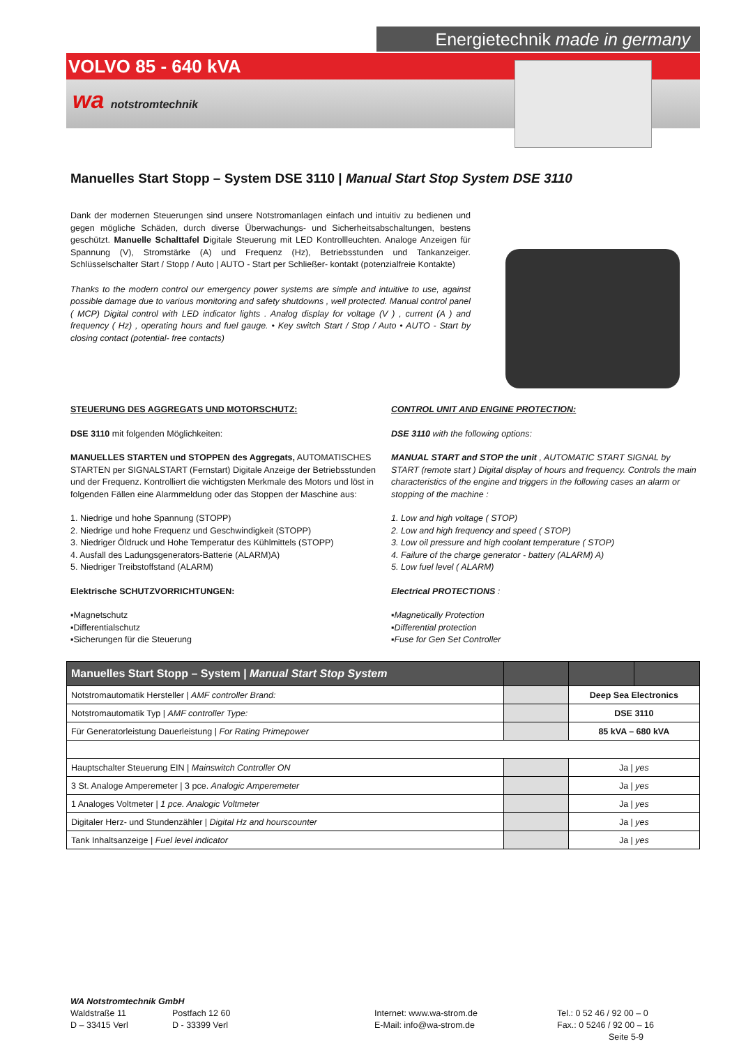Energietechnik made in germany
VOLVO 85 - 640 kVA
wa notstromtechnik
Manuelles Start Stopp – System DSE 3110 | Manual Start Stop System DSE 3110
Dank der modernen Steuerungen sind unsere Notstromanlagen einfach und intuitiv zu bedienen und gegen mögliche Schäden, durch diverse Überwachungs- und Sicherheitsabschaltungen, bestens geschützt. Manuelle Schalttafel Digitale Steuerung mit LED Kontrollleuchten. Analoge Anzeigen für Spannung (V), Stromstärke (A) und Frequenz (Hz), Betriebsstunden und Tankanzeiger. Schlüsselschalter Start / Stopp / Auto | AUTO - Start per Schließer- kontakt (potenzialfreie Kontakte)
Thanks to the modern control our emergency power systems are simple and intuitive to use, against possible damage due to various monitoring and safety shutdowns , well protected. Manual control panel ( MCP) Digital control with LED indicator lights . Analog display for voltage (V ) , current (A ) and frequency ( Hz) , operating hours and fuel gauge. • Key switch Start / Stop / Auto • AUTO - Start by closing contact (potential- free contacts)
STEUERUNG DES AGGREGATS UND MOTORSCHUTZ:
DSE 3110 mit folgenden Möglichkeiten:
MANUELLES STARTEN und STOPPEN des Aggregats, AUTOMATISCHES STARTEN per SIGNALSTART (Fernstart) Digitale Anzeige der Betriebsstunden und der Frequenz. Kontrolliert die wichtigsten Merkmale des Motors und löst in folgenden Fällen eine Alarmmeldung oder das Stoppen der Maschine aus:
1. Niedrige und hohe Spannung (STOPP)
2. Niedrige und hohe Frequenz und Geschwindigkeit (STOPP)
3. Niedriger Öldruck und Hohe Temperatur des Kühlmittels (STOPP)
4. Ausfall des Ladungsgenerators-Batterie (ALARM)A)
5. Niedriger Treibstoffstand (ALARM)
Elektrische SCHUTZVORRICHTUNGEN:
▪Magnetschutz
▪Differentialschutz
▪Sicherungen für die Steuerung
CONTROL UNIT AND ENGINE PROTECTION:
DSE 3110 with the following options:
MANUAL START and STOP the unit , AUTOMATIC START SIGNAL by START (remote start ) Digital display of hours and frequency. Controls the main characteristics of the engine and triggers in the following cases an alarm or stopping of the machine :
1. Low and high voltage ( STOP)
2. Low and high frequency and speed ( STOP)
3. Low oil pressure and high coolant temperature ( STOP)
4. Failure of the charge generator - battery (ALARM) A)
5. Low fuel level ( ALARM)
Electrical PROTECTIONS :
▪Magnetically Protection
▪Differential protection
▪Fuse for Gen Set Controller
| Manuelles Start Stopp – System / Manual Start Stop System | | | |
| --- | --- | --- | --- |
| Notstromautomatik Hersteller / AMF controller Brand: | | Deep Sea Electronics | |
| Notstromautomatik Typ / AMF controller Type: | | DSE 3110 | |
| Für Generatorleistung Dauerleistung / For Rating Primepower | | 85 kVA – 680 kVA | |
| Hauptschalter Steuerung EIN / Mainswitch Controller ON | | Ja / yes | |
| 3 St. Analoge Amperemeter / 3 pce. Analogic Amperemeter | | Ja / yes | |
| 1 Analoges Voltmeter / 1 pce. Analogic Voltmeter | | Ja / yes | |
| Digitaler Herz- und Stundenzähler / Digital Hz and hourscounter | | Ja / yes | |
| Tank Inhaltsanzeige / Fuel level indicator | | Ja / yes | |
WA Notstromtechnik GmbH
Waldstraße 11
D – 33415 Verl
Postfach 12 60
D - 33399 Verl
Internet: www.wa-strom.de
E-Mail: info@wa-strom.de
Tel.: 0 52 46 / 92 00 – 0
Fax.: 0 5246 / 92 00 – 16
Seite 5-9